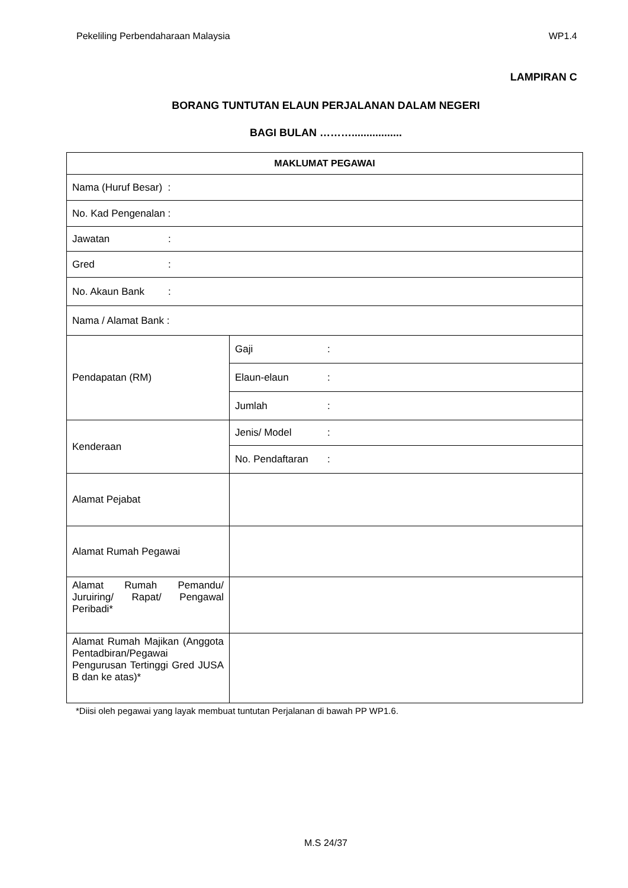Pekeliling Perbendaharaan Malaysia WP1.4
LAMPIRAN C
BORANG TUNTUTAN ELAUN PERJALANAN DALAM NEGERI
BAGI BULAN ……….................
| MAKLUMAT PEGAWAI | |
| --- | --- |
| Nama (Huruf Besar) : | |
| No. Kad Pengenalan : | |
| Jawatan : | |
| Gred : | |
| No. Akaun Bank : | |
| Nama / Alamat Bank : | |
| Pendapatan (RM) | Gaji : |
| | Elaun-elaun : |
| | Jumlah : |
| Kenderaan | Jenis/ Model : |
| | No. Pendaftaran : |
| Alamat Pejabat | |
| Alamat Rumah Pegawai | |
| Alamat Rumah Pemandu/ Juruiring/ Rapat/ Pengawal Peribadi* | |
| Alamat Rumah Majikan (Anggota Pentadbiran/Pegawai Pengurusan Tertinggi Gred JUSA B dan ke atas)* | |
*Diisi oleh pegawai yang layak membuat tuntutan Perjalanan di bawah PP WP1.6.
M.S 24/37